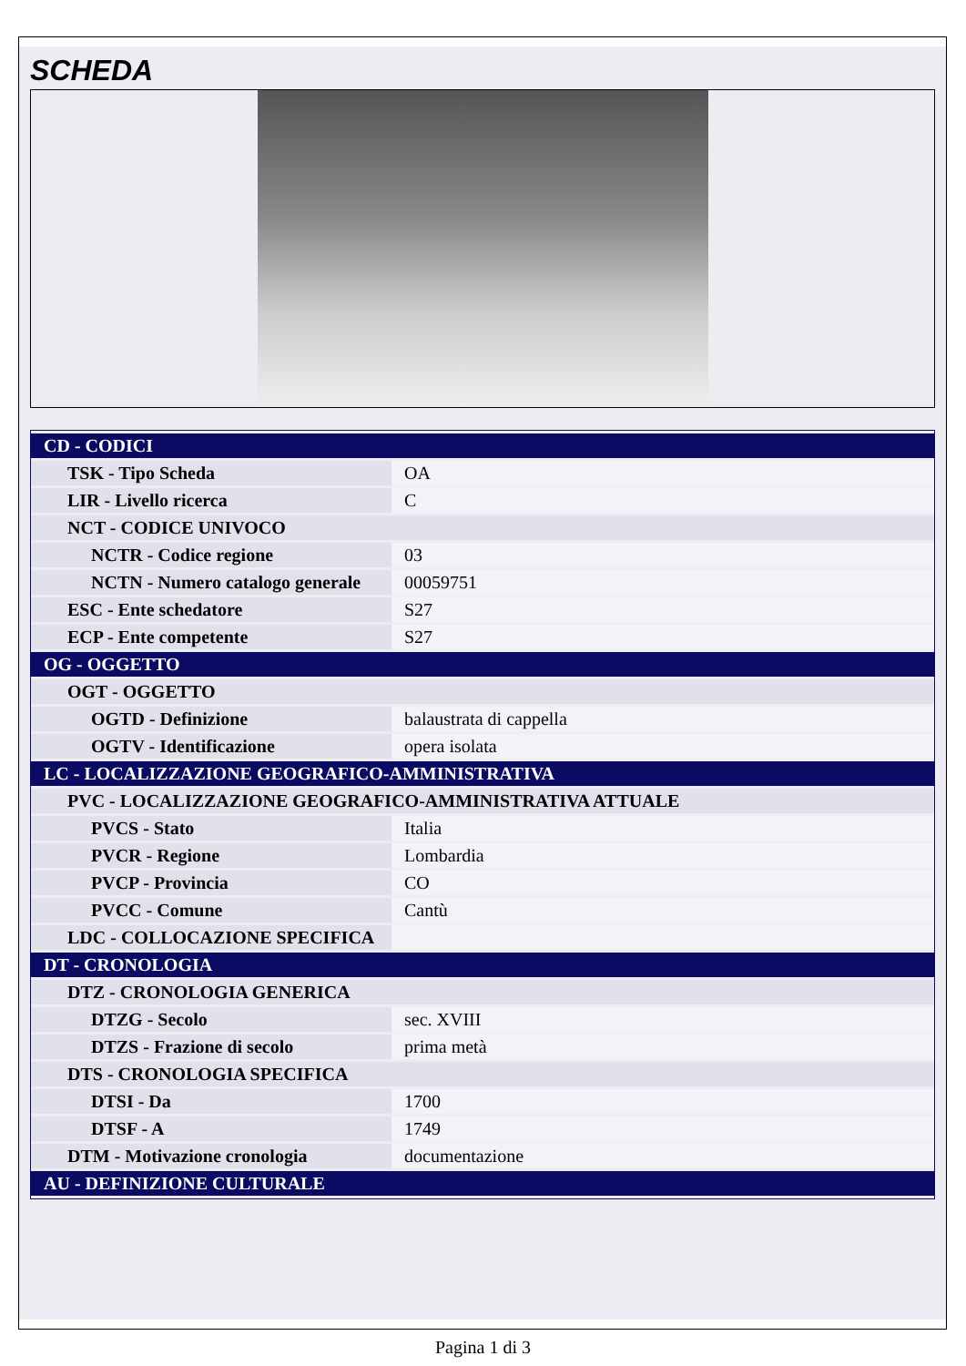SCHEDA
| CD - CODICI | |
| TSK - Tipo Scheda | OA |
| LIR - Livello ricerca | C |
| NCT - CODICE UNIVOCO | |
| NCTR - Codice regione | 03 |
| NCTN - Numero catalogo generale | 00059751 |
| ESC - Ente schedatore | S27 |
| ECP - Ente competente | S27 |
| OG - OGGETTO | |
| OGT - OGGETTO | |
| OGTD - Definizione | balaustrata di cappella |
| OGTV - Identificazione | opera isolata |
| LC - LOCALIZZAZIONE GEOGRAFICO-AMMINISTRATIVA | |
| PVC - LOCALIZZAZIONE GEOGRAFICO-AMMINISTRATIVA ATTUALE | |
| PVCS - Stato | Italia |
| PVCR - Regione | Lombardia |
| PVCP - Provincia | CO |
| PVCC - Comune | Cantù |
| LDC - COLLOCAZIONE SPECIFICA | |
| DT - CRONOLOGIA | |
| DTZ - CRONOLOGIA GENERICA | |
| DTZG - Secolo | sec. XVIII |
| DTZS - Frazione di secolo | prima metà |
| DTS - CRONOLOGIA SPECIFICA | |
| DTSI - Da | 1700 |
| DTSF - A | 1749 |
| DTM - Motivazione cronologia | documentazione |
| AU - DEFINIZIONE CULTURALE | |
Pagina 1 di 3